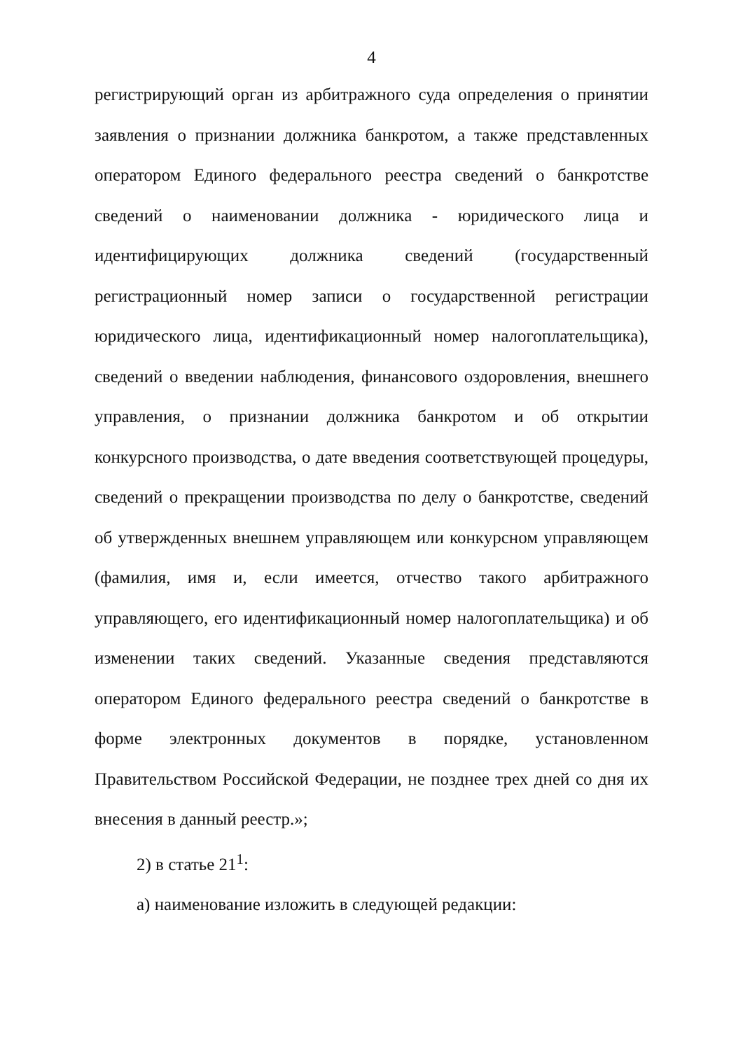4
регистрирующий орган из арбитражного суда определения о принятии заявления о признании должника банкротом, а также представленных оператором Единого федерального реестра сведений о банкротстве сведений о наименовании должника - юридического лица и идентифицирующих должника сведений (государственный регистрационный номер записи о государственной регистрации юридического лица, идентификационный номер налогоплательщика), сведений о введении наблюдения, финансового оздоровления, внешнего управления, о признании должника банкротом и об открытии конкурсного производства, о дате введения соответствующей процедуры, сведений о прекращении производства по делу о банкротстве, сведений об утвержденных внешнем управляющем или конкурсном управляющем (фамилия, имя и, если имеется, отчество такого арбитражного управляющего, его идентификационный номер налогоплательщика) и об изменении таких сведений. Указанные сведения представляются оператором Единого федерального реестра сведений о банкротстве в форме электронных документов в порядке, установленном Правительством Российской Федерации, не позднее трех дней со дня их внесения в данный реестр.»;
2) в статье 21<sup>1</sup>:
а) наименование изложить в следующей редакции: